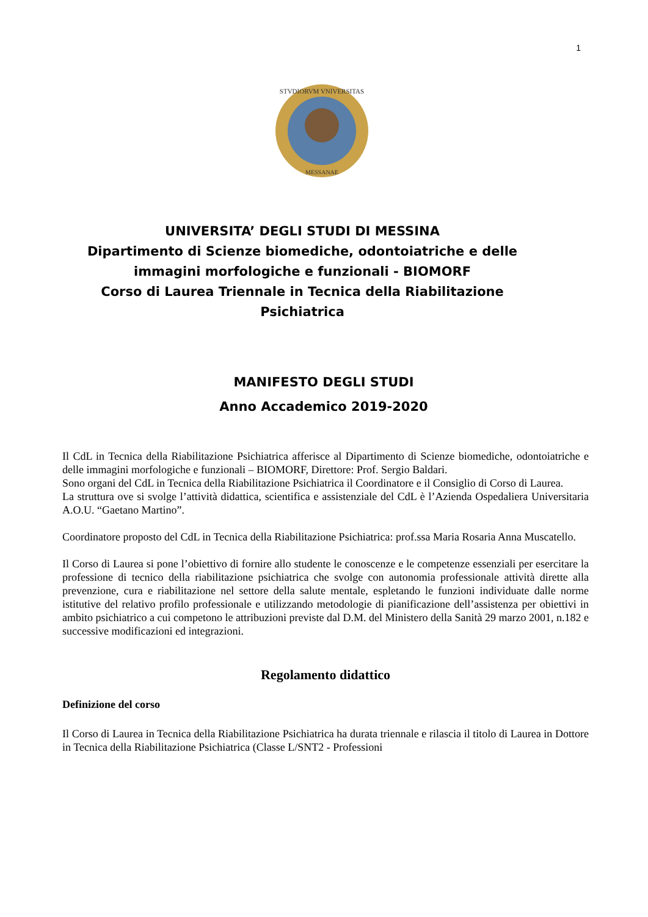1
STVDIORVM VNIVERSITAS
MESSANAE
UNIVERSITA’ DEGLI STUDI DI MESSINA
Dipartimento di Scienze biomediche, odontoiatriche e delle immagini morfologiche e funzionali - BIOMORF
Corso di Laurea Triennale in Tecnica della Riabilitazione Psichiatrica
MANIFESTO DEGLI STUDI
Anno Accademico 2019-2020
Il CdL in Tecnica della Riabilitazione Psichiatrica afferisce al Dipartimento di Scienze biomediche, odontoiatriche e delle immagini morfologiche e funzionali – BIOMORF, Direttore: Prof. Sergio Baldari.
Sono organi del CdL in Tecnica della Riabilitazione Psichiatrica il Coordinatore e il Consiglio di Corso di Laurea.
La struttura ove si svolge l’attività didattica, scientifica e assistenziale del CdL è l’Azienda Ospedaliera Universitaria A.O.U. “Gaetano Martino”.
Coordinatore proposto del CdL in Tecnica della Riabilitazione Psichiatrica: prof.ssa Maria Rosaria Anna Muscatello.
Il Corso di Laurea si pone l’obiettivo di fornire allo studente le conoscenze e le competenze essenziali per esercitare la professione di tecnico della riabilitazione psichiatrica che svolge con autonomia professionale attività dirette alla prevenzione, cura e riabilitazione nel settore della salute mentale, espletando le funzioni individuate dalle norme istitutive del relativo profilo professionale e utilizzando metodologie di pianificazione dell’assistenza per obiettivi in ambito psichiatrico a cui competono le attribuzioni previste dal D.M. del Ministero della Sanità 29 marzo 2001, n.182 e successive modificazioni ed integrazioni.
Regolamento didattico
Definizione del corso
Il Corso di Laurea in Tecnica della Riabilitazione Psichiatrica ha durata triennale e rilascia il titolo di Laurea in Dottore in Tecnica della Riabilitazione Psichiatrica (Classe L/SNT2 - Professioni